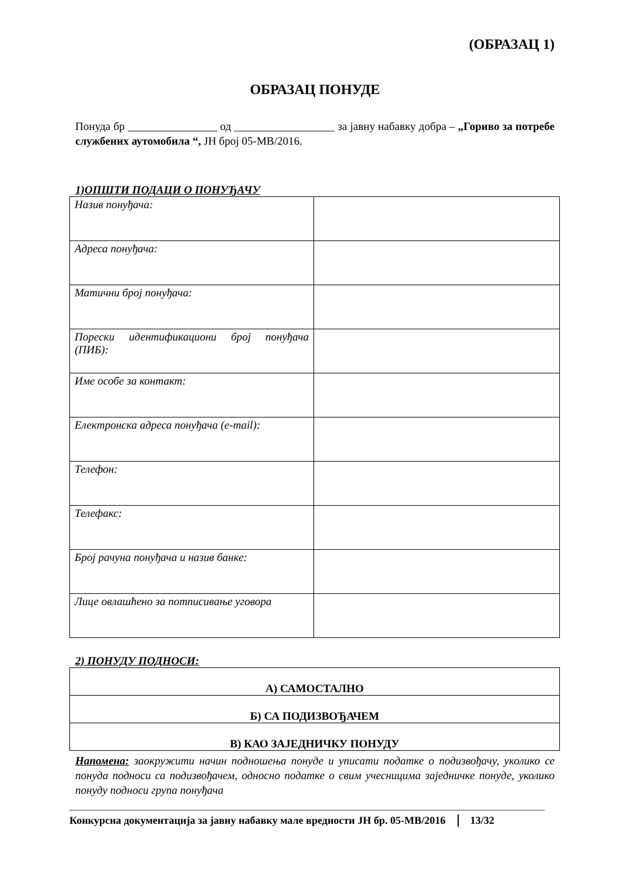(ОБРАЗАЦ 1)
ОБРАЗАЦ ПОНУДЕ
Понуда бр ________________ од __________________ за јавну набавку добра – „Гориво за потребе службених аутомобила “, ЈН број 05-МВ/2016.
1)ОПШТИ ПОДАЦИ О ПОНУЂАЧУ
| Назив понуђача: | |
| Адреса понуђача: | |
| Матични број понуђача: | |
| Порески идентификациони број понуђача (ПИБ): | |
| Име особе за контакт: | |
| Електронска адреса понуђача (e-mail): | |
| Телефон: | |
| Телефакс: | |
| Број рачуна понуђача и назив банке: | |
| Лице овлашћено за потписивање уговора | |
2) ПОНУДУ ПОДНОСИ:
| А) САМОСТАЛНО |
| Б) СА ПОДИЗВОЂАЧЕМ |
| В) КАО ЗАЈЕДНИЧКУ ПОНУДУ |
Напомена: заокружити начин подношења понуде и уписати податке о подизвођачу, уколико се понуда подноси са подизвођачем, односно податке о свим учесницима заједничке понуде, уколико понуду подноси група понуђача
Конкурсна документација за јавну набавку мале вредности ЈН бр. 05-МВ/2016 13/32